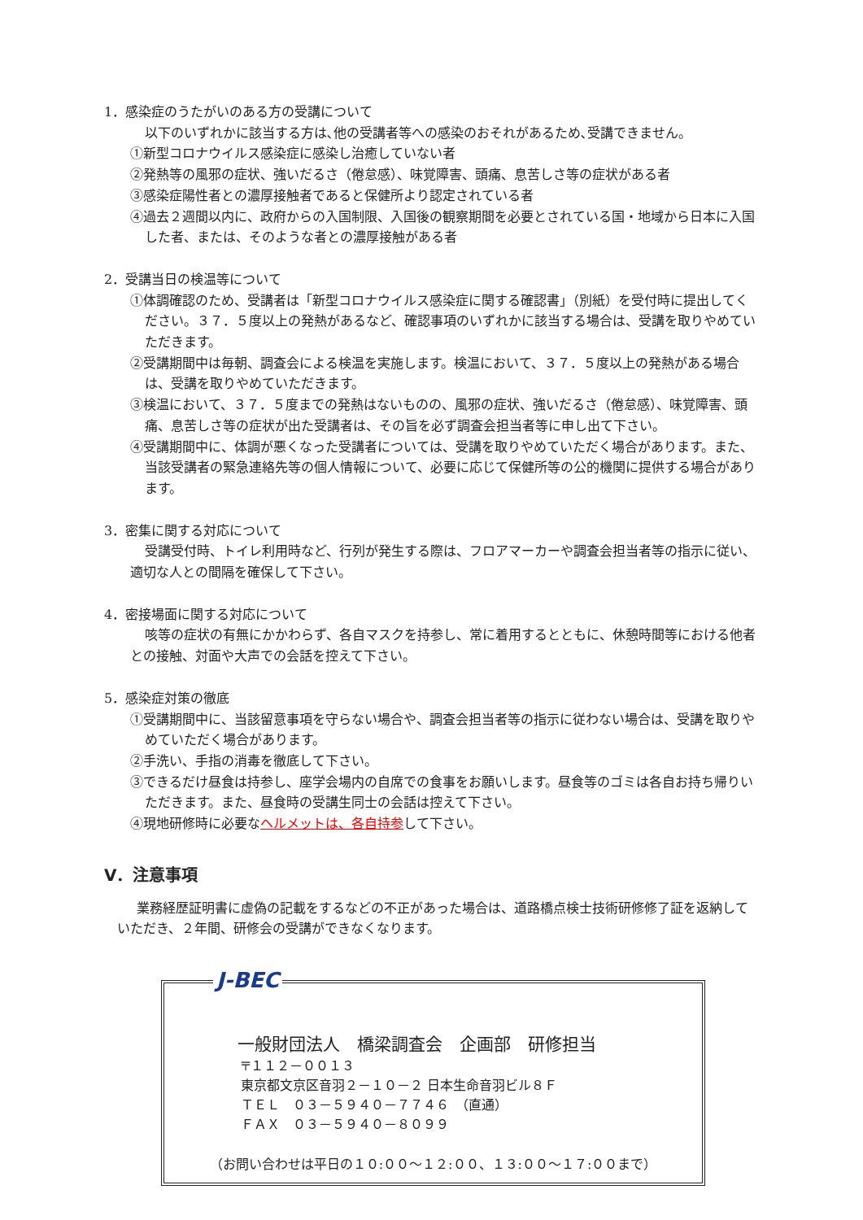1．感染症のうたがいのある方の受講について
以下のいずれかに該当する方は､他の受講者等への感染のおそれがあるため､受講できません。
①新型コロナウイルス感染症に感染し治癒していない者
②発熱等の風邪の症状、強いだるさ（倦怠感）、味覚障害、頭痛、息苦しさ等の症状がある者
③感染症陽性者との濃厚接触者であると保健所より認定されている者
④過去２週間以内に、政府からの入国制限、入国後の観察期間を必要とされている国・地域から日本に入国した者、または、そのような者との濃厚接触がある者
2．受講当日の検温等について
①体調確認のため、受講者は「新型コロナウイルス感染症に関する確認書」（別紙）を受付時に提出してください。３７．５度以上の発熱があるなど、確認事項のいずれかに該当する場合は、受講を取りやめていただきます。
②受講期間中は毎朝、調査会による検温を実施します。検温において、３７．５度以上の発熱がある場合は、受講を取りやめていただきます。
③検温において、３７．５度までの発熱はないものの、風邪の症状、強いだるさ（倦怠感）、味覚障害、頭痛、息苦しさ等の症状が出た受講者は、その旨を必ず調査会担当者等に申し出て下さい。
④受講期間中に、体調が悪くなった受講者については、受講を取りやめていただく場合があります。また、当該受講者の緊急連絡先等の個人情報について、必要に応じて保健所等の公的機関に提供する場合があります。
3．密集に関する対応について
受講受付時、トイレ利用時など、行列が発生する際は、フロアマーカーや調査会担当者等の指示に従い、適切な人との間隔を確保して下さい。
4．密接場面に関する対応について
咳等の症状の有無にかかわらず、各自マスクを持参し、常に着用するとともに、休憩時間等における他者との接触、対面や大声での会話を控えて下さい。
5．感染症対策の徹底
①受講期間中に、当該留意事項を守らない場合や、調査会担当者等の指示に従わない場合は、受講を取りやめていただく場合があります。
②手洗い、手指の消毒を徹底して下さい。
③できるだけ昼食は持参し、座学会場内の自席での食事をお願いします。昼食等のゴミは各自お持ち帰りいただきます。また、昼食時の受講生同士の会話は控えて下さい。
④現地研修時に必要なヘルメットは、各自持参して下さい。
Ⅴ．注意事項
業務経歴証明書に虚偽の記載をするなどの不正があった場合は、道路橋点検士技術研修修了証を返納していただき、２年間、研修会の受講ができなくなります。
J-BEC
一般財団法人　橋梁調査会　企画部　研修担当
〒１１２－００１３
東京都文京区音羽２－１０－２ 日本生命音羽ビル８Ｆ
ＴＥＬ　０３－５９４０－７７４６　（直通）
ＦＡＸ　０３－５９４０－８０９９
（お問い合わせは平日の１０:００～１２:００、１３:００～１７:００まで）